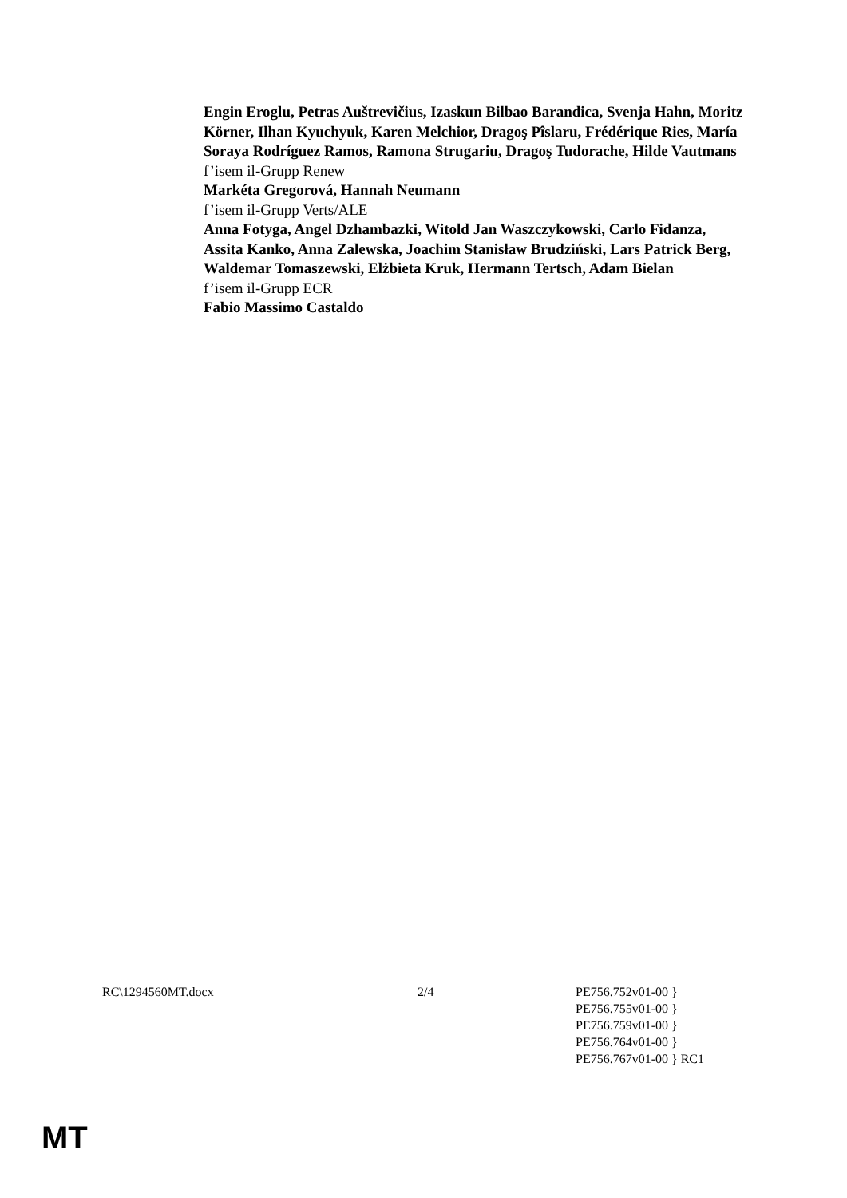Engin Eroglu, Petras Auštrevičius, Izaskun Bilbao Barandica, Svenja Hahn, Moritz Körner, Ilhan Kyuchyuk, Karen Melchior, Dragoş Pîslaru, Frédérique Ries, María Soraya Rodríguez Ramos, Ramona Strugariu, Dragoş Tudorache, Hilde Vautmans
f’isem il-Grupp Renew
Markéta Gregorová, Hannah Neumann
f’isem il-Grupp Verts/ALE
Anna Fotyga, Angel Dzhambazki, Witold Jan Waszczykowski, Carlo Fidanza, Assita Kanko, Anna Zalewska, Joachim Stanisław Brudziński, Lars Patrick Berg, Waldemar Tomaszewski, Elżbieta Kruk, Hermann Tertsch, Adam Bielan
f’isem il-Grupp ECR
Fabio Massimo Castaldo
RC\1294560MT.docx 2/4 PE756.752v01-00 }
PE756.755v01-00 }
PE756.759v01-00 }
PE756.764v01-00 }
PE756.767v01-00 } RC1
MT